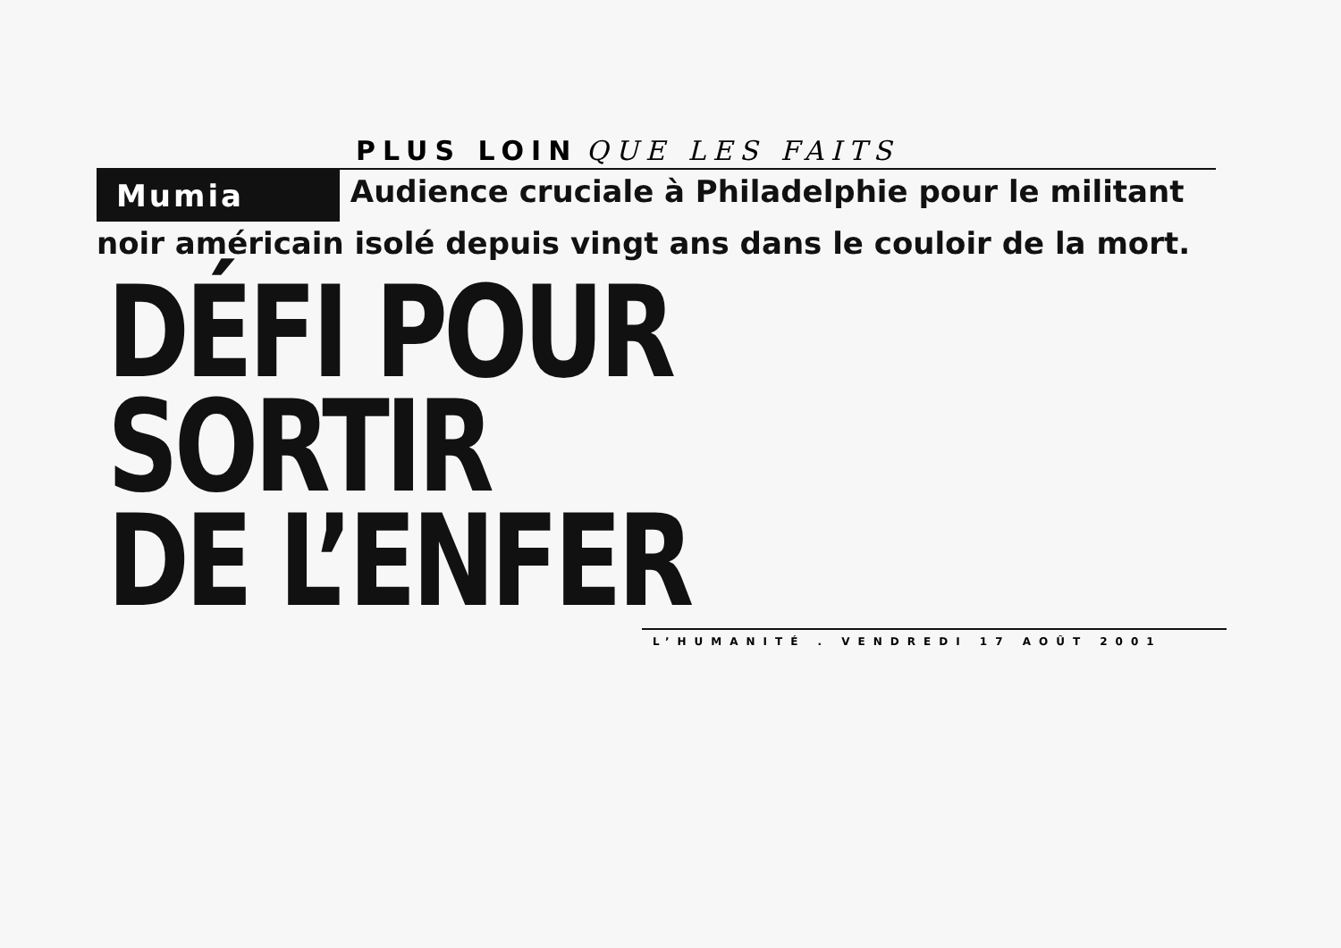PLUS LOIN QUE LES FAITS
Mumia Audience cruciale à Philadelphie pour le militant noir américain isolé depuis vingt ans dans le couloir de la mort.
DÉFI POUR SORTIR
DE L’ENFER
L’HUMANITÉ . VENDREDI 17 AOÛT 2001